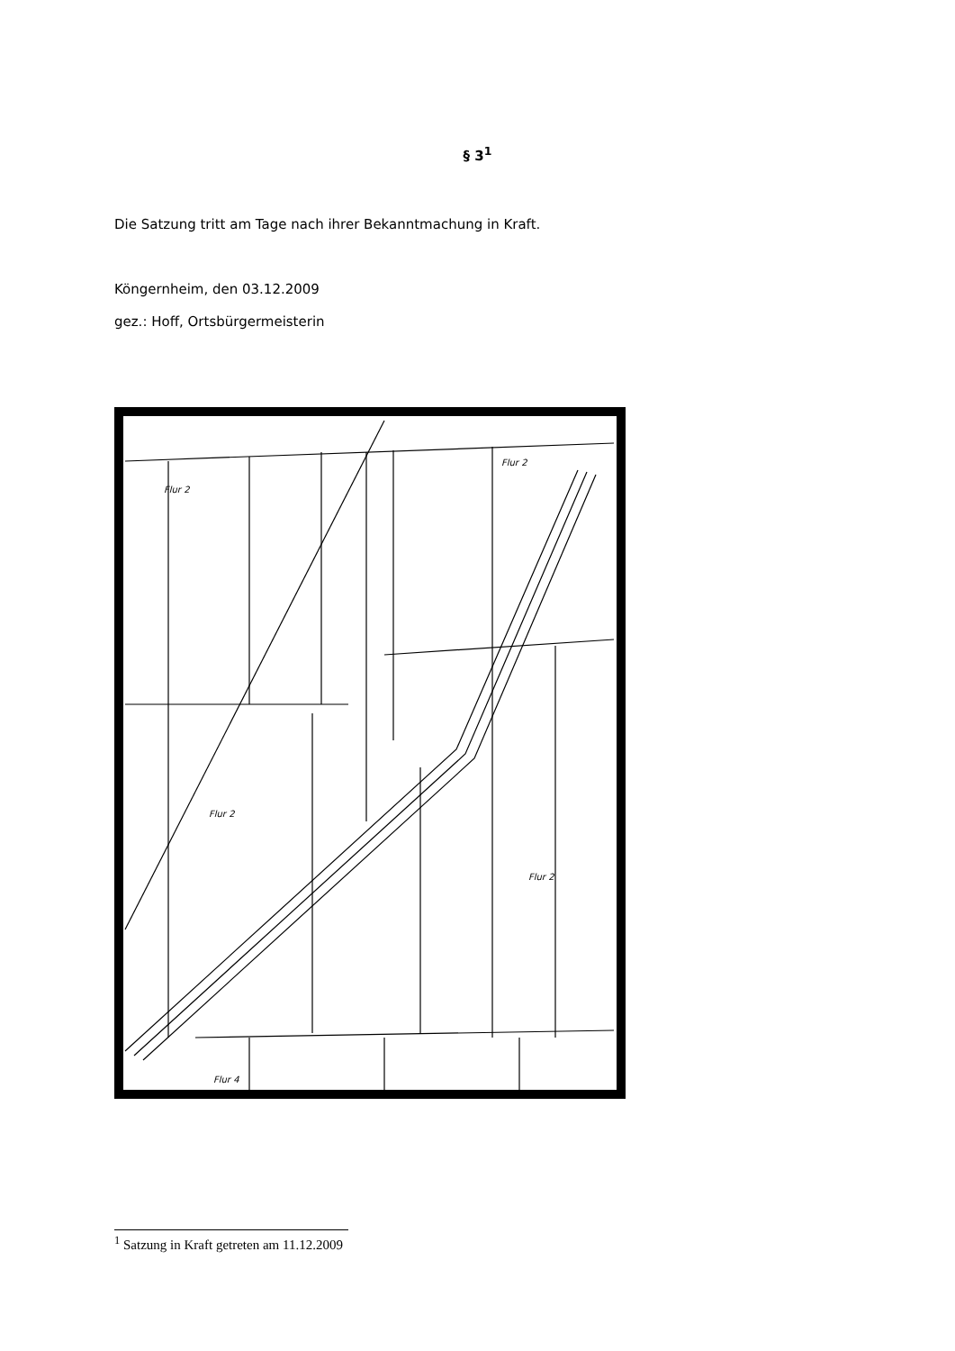§ 3<sup>1</sup>
Die Satzung tritt am Tage nach ihrer Bekanntmachung in Kraft.
Köngernheim, den 03.12.2009
gez.: Hoff, Ortsbürgermeisterin
Flur 2
Flur 2
Flur 2
Flur 2
Flur 4
<sup>1</sup> Satzung in Kraft getreten am 11.12.2009